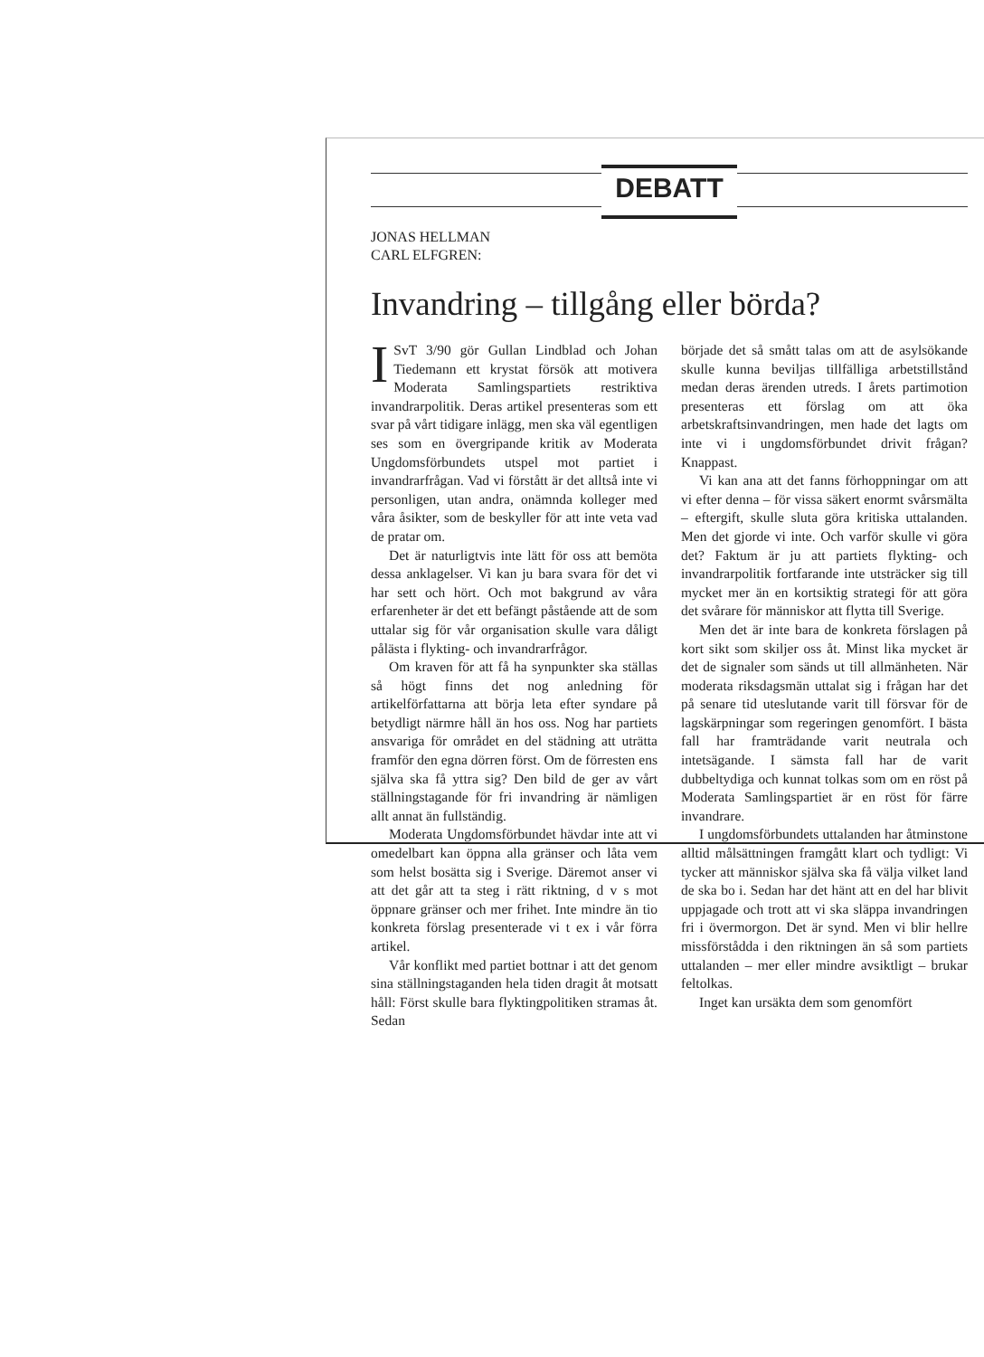DEBATT
JONAS HELLMAN
CARL ELFGREN:
Invandring – tillgång eller börda?
ISvT 3/90 gör Gullan Lindblad och Johan Tiedemann ett krystat försök att motivera Moderata Samlingspartiets restriktiva invandrarpolitik. Deras artikel presenteras som ett svar på vårt tidigare inlägg, men ska väl egentligen ses som en övergripande kritik av Moderata Ungdomsförbundets utspel mot partiet i invandrarfrågan. Vad vi förstått är det alltså inte vi personligen, utan andra, onämnda kolleger med våra åsikter, som de beskyller för att inte veta vad de pratar om.
Det är naturligtvis inte lätt för oss att bemöta dessa anklagelser. Vi kan ju bara svara för det vi har sett och hört. Och mot bakgrund av våra erfarenheter är det ett befängt påstående att de som uttalar sig för vår organisation skulle vara dåligt pålästa i flykting- och invandrarfrågor.
Om kraven för att få ha synpunkter ska ställas så högt finns det nog anledning för artikelförfattarna att börja leta efter syndare på betydligt närmre håll än hos oss. Nog har partiets ansvariga för området en del städning att uträtta framför den egna dörren först. Om de förresten ens själva ska få yttra sig? Den bild de ger av vårt ställningstagande för fri invandring är nämligen allt annat än fullständig.
Moderata Ungdomsförbundet hävdar inte att vi omedelbart kan öppna alla gränser och låta vem som helst bosätta sig i Sverige. Däremot anser vi att det går att ta steg i rätt riktning, d v s mot öppnare gränser och mer frihet. Inte mindre än tio konkreta förslag presenterade vi t ex i vår förra artikel.
Vår konflikt med partiet bottnar i att det genom sina ställningstaganden hela tiden dragit åt motsatt håll: Först skulle bara flyktingpolitiken stramas åt. Sedan
började det så smått talas om att de asylsökande skulle kunna beviljas tillfälliga arbetstillstånd medan deras ärenden utreds. I årets partimotion presenteras ett förslag om att öka arbetskraftsinvandringen, men hade det lagts om inte vi i ungdomsförbundet drivit frågan? Knappast.
Vi kan ana att det fanns förhoppningar om att vi efter denna – för vissa säkert enormt svårsmälta – eftergift, skulle sluta göra kritiska uttalanden. Men det gjorde vi inte. Och varför skulle vi göra det? Faktum är ju att partiets flykting- och invandrarpolitik fortfarande inte utsträcker sig till mycket mer än en kortsiktig strategi för att göra det svårare för människor att flytta till Sverige.
Men det är inte bara de konkreta förslagen på kort sikt som skiljer oss åt. Minst lika mycket är det de signaler som sänds ut till allmänheten. När moderata riksdagsmän uttalat sig i frågan har det på senare tid uteslutande varit till försvar för de lagskärpningar som regeringen genomfört. I bästa fall har framträdande varit neutrala och intetsägande. I sämsta fall har de varit dubbeltydiga och kunnat tolkas som om en röst på Moderata Samlingspartiet är en röst för färre invandrare.
I ungdomsförbundets uttalanden har åtminstone alltid målsättningen framgått klart och tydligt: Vi tycker att människor själva ska få välja vilket land de ska bo i. Sedan har det hänt att en del har blivit uppjagade och trott att vi ska släppa invandringen fri i övermorgon. Det är synd. Men vi blir hellre missförstådda i den riktningen än så som partiets uttalanden – mer eller mindre avsiktligt – brukar feltolkas.
Inget kan ursäkta dem som genomfört